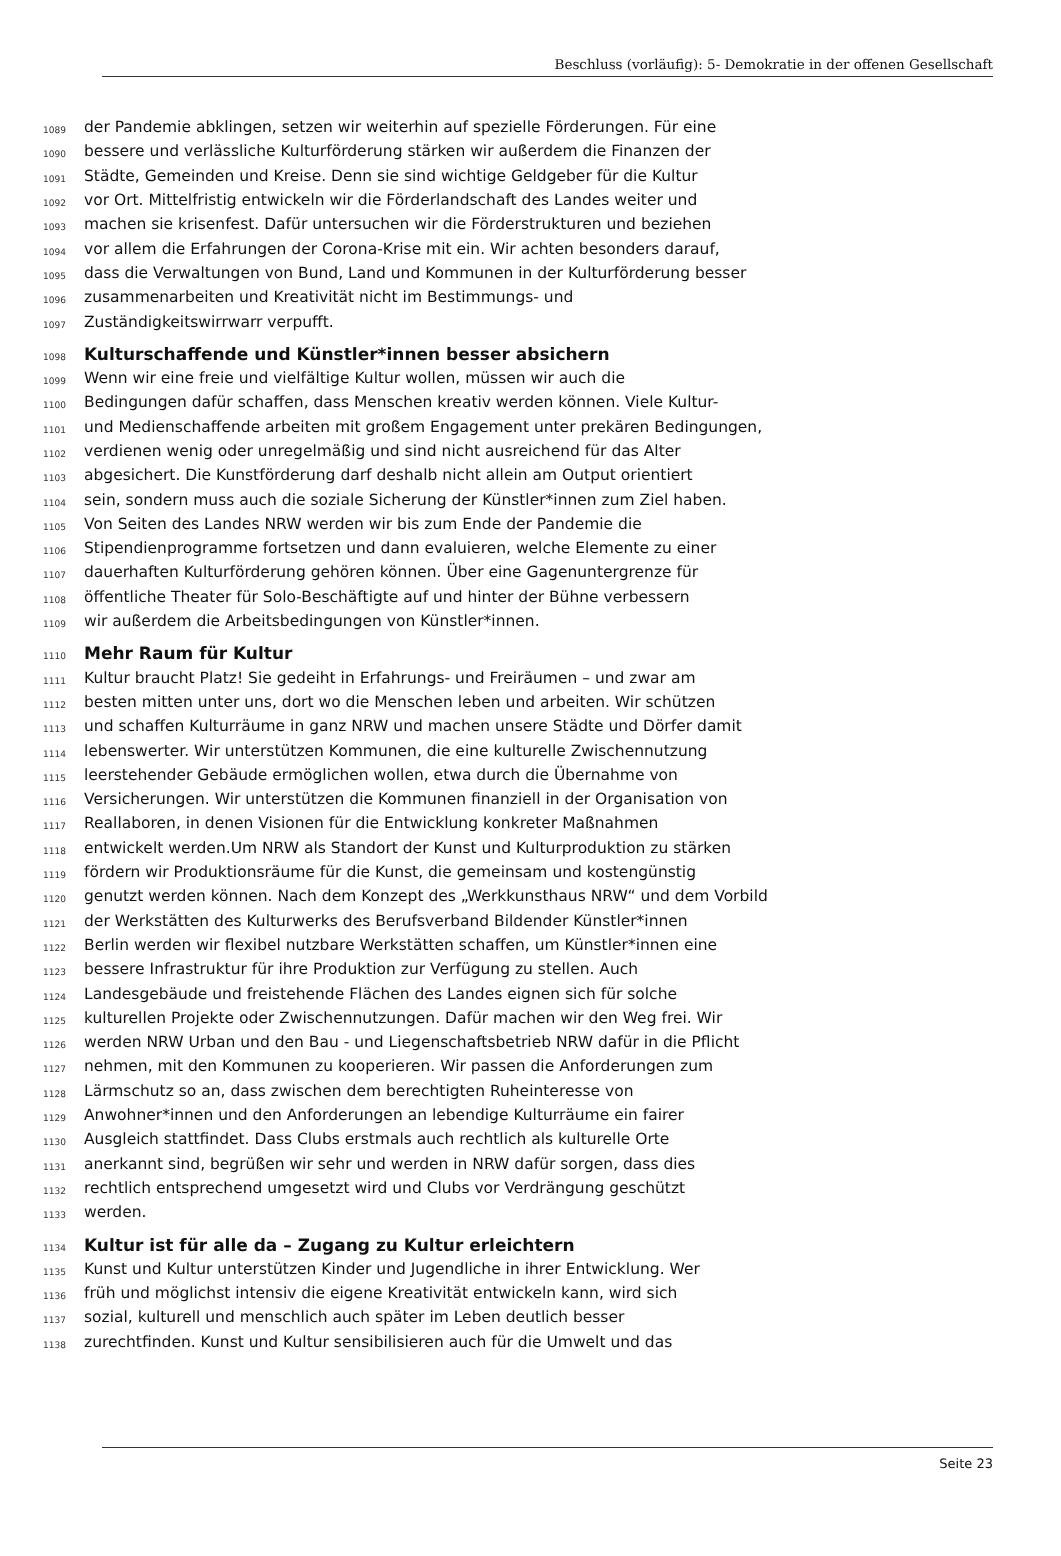Beschluss (vorläufig): 5- Demokratie in der offenen Gesellschaft
1089 der Pandemie abklingen, setzen wir weiterhin auf spezielle Förderungen. Für eine
1090 bessere und verlässliche Kulturförderung stärken wir außerdem die Finanzen der
1091 Städte, Gemeinden und Kreise. Denn sie sind wichtige Geldgeber für die Kultur
1092 vor Ort. Mittelfristig entwickeln wir die Förderlandschaft des Landes weiter und
1093 machen sie krisenfest. Dafür untersuchen wir die Förderstrukturen und beziehen
1094 vor allem die Erfahrungen der Corona-Krise mit ein. Wir achten besonders darauf,
1095 dass die Verwaltungen von Bund, Land und Kommunen in der Kulturförderung besser
1096 zusammenarbeiten und Kreativität nicht im Bestimmungs- und
1097 Zuständigkeitswirrwarr verpufft.
1098 Kulturschaffende und Künstler*innen besser absichern
1099 Wenn wir eine freie und vielfältige Kultur wollen, müssen wir auch die
1100 Bedingungen dafür schaffen, dass Menschen kreativ werden können. Viele Kultur-
1101 und Medienschaffende arbeiten mit großem Engagement unter prekären Bedingungen,
1102 verdienen wenig oder unregelmäßig und sind nicht ausreichend für das Alter
1103 abgesichert. Die Kunstförderung darf deshalb nicht allein am Output orientiert
1104 sein, sondern muss auch die soziale Sicherung der Künstler*innen zum Ziel haben.
1105 Von Seiten des Landes NRW werden wir bis zum Ende der Pandemie die
1106 Stipendienprogramme fortsetzen und dann evaluieren, welche Elemente zu einer
1107 dauerhaften Kulturförderung gehören können. Über eine Gagenuntergrenze für
1108 öffentliche Theater für Solo-Beschäftigte auf und hinter der Bühne verbessern
1109 wir außerdem die Arbeitsbedingungen von Künstler*innen.
1110 Mehr Raum für Kultur
1111 Kultur braucht Platz! Sie gedeiht in Erfahrungs- und Freiräumen – und zwar am
1112 besten mitten unter uns, dort wo die Menschen leben und arbeiten. Wir schützen
1113 und schaffen Kulturräume in ganz NRW und machen unsere Städte und Dörfer damit
1114 lebenswerter. Wir unterstützen Kommunen, die eine kulturelle Zwischennutzung
1115 leerstehender Gebäude ermöglichen wollen, etwa durch die Übernahme von
1116 Versicherungen. Wir unterstützen die Kommunen finanziell in der Organisation von
1117 Reallaboren, in denen Visionen für die Entwicklung konkreter Maßnahmen
1118 entwickelt werden.Um NRW als Standort der Kunst und Kulturproduktion zu stärken
1119 fördern wir Produktionsräume für die Kunst, die gemeinsam und kostengünstig
1120 genutzt werden können. Nach dem Konzept des „Werkkunsthaus NRW“ und dem Vorbild
1121 der Werkstätten des Kulturwerks des Berufsverband Bildender Künstler*innen
1122 Berlin werden wir flexibel nutzbare Werkstätten schaffen, um Künstler*innen eine
1123 bessere Infrastruktur für ihre Produktion zur Verfügung zu stellen. Auch
1124 Landesgebäude und freistehende Flächen des Landes eignen sich für solche
1125 kulturellen Projekte oder Zwischennutzungen. Dafür machen wir den Weg frei. Wir
1126 werden NRW Urban und den Bau - und Liegenschaftsbetrieb NRW dafür in die Pflicht
1127 nehmen, mit den Kommunen zu kooperieren. Wir passen die Anforderungen zum
1128 Lärmschutz so an, dass zwischen dem berechtigten Ruheinteresse von
1129 Anwohner*innen und den Anforderungen an lebendige Kulturräume ein fairer
1130 Ausgleich stattfindet. Dass Clubs erstmals auch rechtlich als kulturelle Orte
1131 anerkannt sind, begrüßen wir sehr und werden in NRW dafür sorgen, dass dies
1132 rechtlich entsprechend umgesetzt wird und Clubs vor Verdrängung geschützt
1133 werden.
1134 Kultur ist für alle da – Zugang zu Kultur erleichtern
1135 Kunst und Kultur unterstützen Kinder und Jugendliche in ihrer Entwicklung. Wer
1136 früh und möglichst intensiv die eigene Kreativität entwickeln kann, wird sich
1137 sozial, kulturell und menschlich auch später im Leben deutlich besser
1138 zurechtfinden. Kunst und Kultur sensibilisieren auch für die Umwelt und das
Seite 23